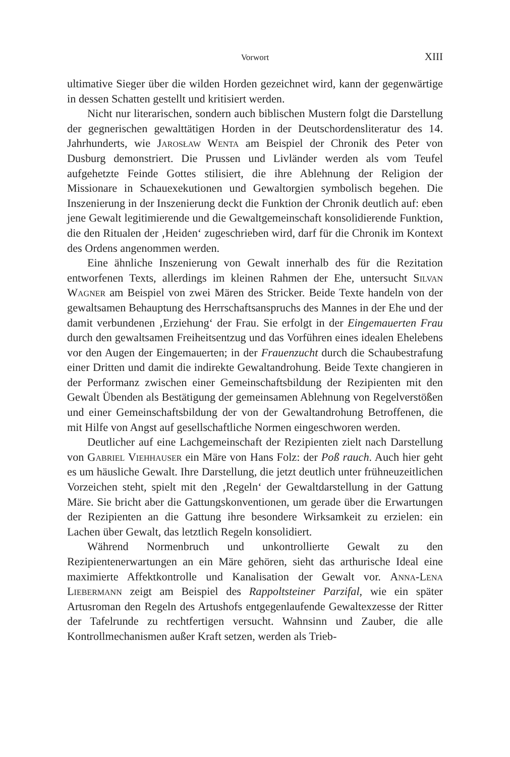Vorwort XIII
ultimative Sieger über die wilden Horden gezeichnet wird, kann der gegenwärtige in dessen Schatten gestellt und kritisiert werden.
Nicht nur literarischen, sondern auch biblischen Mustern folgt die Darstellung der gegnerischen gewalttätigen Horden in der Deutschordensliteratur des 14. Jahrhunderts, wie Jarosław Wenta am Beispiel der Chronik des Peter von Dusburg demonstriert. Die Prussen und Livländer werden als vom Teufel aufgehetzte Feinde Gottes stilisiert, die ihre Ablehnung der Religion der Missionare in Schauexekutionen und Gewaltorgien symbolisch begehen. Die Inszenierung in der Inszenierung deckt die Funktion der Chronik deutlich auf: eben jene Gewalt legitimierende und die Gewaltgemeinschaft konsolidierende Funktion, die den Ritualen der ‚Heiden‘ zugeschrieben wird, darf für die Chronik im Kontext des Ordens angenommen werden.
Eine ähnliche Inszenierung von Gewalt innerhalb des für die Rezitation entworfenen Texts, allerdings im kleinen Rahmen der Ehe, untersucht Silvan Wagner am Beispiel von zwei Mären des Stricker. Beide Texte handeln von der gewaltsamen Behauptung des Herrschaftsanspruchs des Mannes in der Ehe und der damit verbundenen ‚Erziehung‘ der Frau. Sie erfolgt in der Eingemauerten Frau durch den gewaltsamen Freiheitsentzug und das Vorführen eines idealen Ehelebens vor den Augen der Eingemauerten; in der Frauenzucht durch die Schaubestrafung einer Dritten und damit die indirekte Gewaltandrohung. Beide Texte changieren in der Performanz zwischen einer Gemeinschaftsbildung der Rezipienten mit den Gewalt Übenden als Bestätigung der gemeinsamen Ablehnung von Regelverstößen und einer Gemeinschaftsbildung der von der Gewaltandrohung Betroffenen, die mit Hilfe von Angst auf gesellschaftliche Normen eingeschworen werden.
Deutlicher auf eine Lachgemeinschaft der Rezipienten zielt nach Darstellung von Gabriel Viehhauser ein Märe von Hans Folz: der Poß rauch. Auch hier geht es um häusliche Gewalt. Ihre Darstellung, die jetzt deutlich unter frühneuzeitlichen Vorzeichen steht, spielt mit den ‚Regeln‘ der Gewaltdarstellung in der Gattung Märe. Sie bricht aber die Gattungskonventionen, um gerade über die Erwartungen der Rezipienten an die Gattung ihre besondere Wirksamkeit zu erzielen: ein Lachen über Gewalt, das letztlich Regeln konsolidiert.
Während Normenbruch und unkontrollierte Gewalt zu den Rezipientenerwartungen an ein Märe gehören, sieht das arthurische Ideal eine maximierte Affektkontrolle und Kanalisation der Gewalt vor. Anna-Lena Liebermann zeigt am Beispiel des Rappoltsteiner Parzifal, wie ein später Artusroman den Regeln des Artushofs entgegenlaufende Gewaltexzesse der Ritter der Tafelrunde zu rechtfertigen versucht. Wahnsinn und Zauber, die alle Kontrollmechanismen außer Kraft setzen, werden als Trieb-